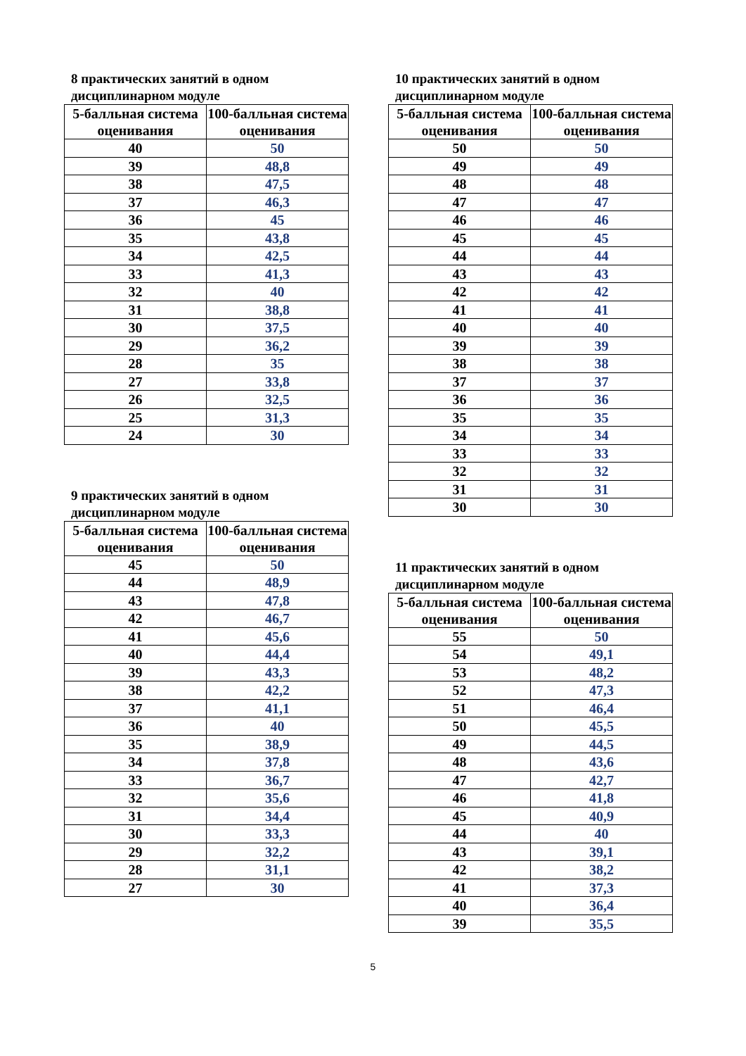8 практических занятий в одном дисциплинарном модуле
| 5-балльная система оценивания | 100-балльная система оценивания |
| --- | --- |
| 40 | 50 |
| 39 | 48,8 |
| 38 | 47,5 |
| 37 | 46,3 |
| 36 | 45 |
| 35 | 43,8 |
| 34 | 42,5 |
| 33 | 41,3 |
| 32 | 40 |
| 31 | 38,8 |
| 30 | 37,5 |
| 29 | 36,2 |
| 28 | 35 |
| 27 | 33,8 |
| 26 | 32,5 |
| 25 | 31,3 |
| 24 | 30 |
9 практических занятий в одном дисциплинарном модуле
| 5-балльная система оценивания | 100-балльная система оценивания |
| --- | --- |
| 45 | 50 |
| 44 | 48,9 |
| 43 | 47,8 |
| 42 | 46,7 |
| 41 | 45,6 |
| 40 | 44,4 |
| 39 | 43,3 |
| 38 | 42,2 |
| 37 | 41,1 |
| 36 | 40 |
| 35 | 38,9 |
| 34 | 37,8 |
| 33 | 36,7 |
| 32 | 35,6 |
| 31 | 34,4 |
| 30 | 33,3 |
| 29 | 32,2 |
| 28 | 31,1 |
| 27 | 30 |
10 практических занятий в одном дисциплинарном модуле
| 5-балльная система оценивания | 100-балльная система оценивания |
| --- | --- |
| 50 | 50 |
| 49 | 49 |
| 48 | 48 |
| 47 | 47 |
| 46 | 46 |
| 45 | 45 |
| 44 | 44 |
| 43 | 43 |
| 42 | 42 |
| 41 | 41 |
| 40 | 40 |
| 39 | 39 |
| 38 | 38 |
| 37 | 37 |
| 36 | 36 |
| 35 | 35 |
| 34 | 34 |
| 33 | 33 |
| 32 | 32 |
| 31 | 31 |
| 30 | 30 |
11 практических занятий в одном дисциплинарном модуле
| 5-балльная система оценивания | 100-балльная система оценивания |
| --- | --- |
| 55 | 50 |
| 54 | 49,1 |
| 53 | 48,2 |
| 52 | 47,3 |
| 51 | 46,4 |
| 50 | 45,5 |
| 49 | 44,5 |
| 48 | 43,6 |
| 47 | 42,7 |
| 46 | 41,8 |
| 45 | 40,9 |
| 44 | 40 |
| 43 | 39,1 |
| 42 | 38,2 |
| 41 | 37,3 |
| 40 | 36,4 |
| 39 | 35,5 |
5